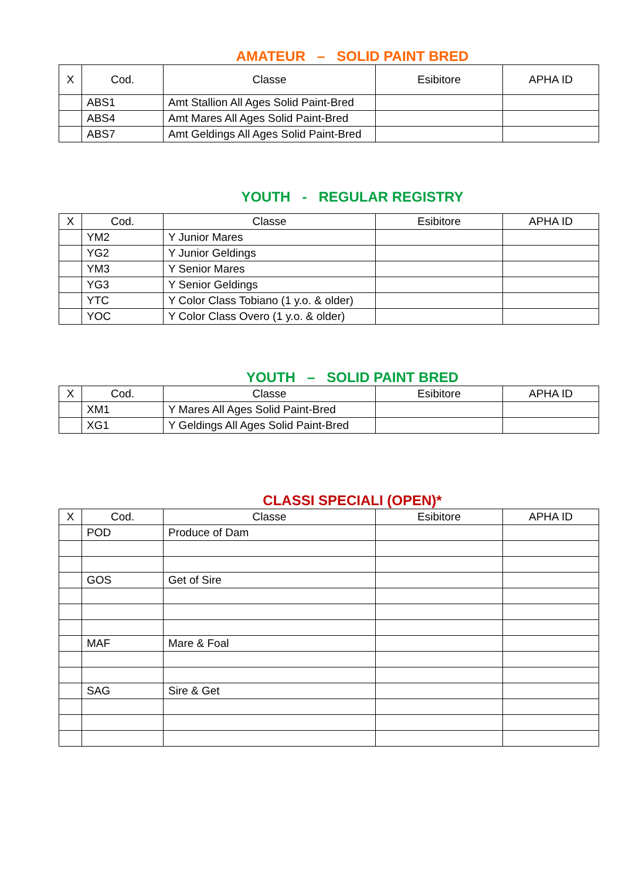AMATEUR – SOLID PAINT BRED
| X | Cod. | Classe | Esibitore | APHA ID |
| --- | --- | --- | --- | --- |
| | ABS1 | Amt Stallion All Ages Solid Paint-Bred | | |
| | ABS4 | Amt Mares All Ages Solid Paint-Bred | | |
| | ABS7 | Amt Geldings All Ages Solid Paint-Bred | | |
YOUTH - REGULAR REGISTRY
| X | Cod. | Classe | Esibitore | APHA ID |
| --- | --- | --- | --- | --- |
| | YM2 | Y Junior Mares | | |
| | YG2 | Y Junior Geldings | | |
| | YM3 | Y Senior Mares | | |
| | YG3 | Y Senior Geldings | | |
| | YTC | Y Color Class Tobiano (1 y.o. & older) | | |
| | YOC | Y Color Class Overo (1 y.o. & older) | | |
YOUTH – SOLID PAINT BRED
| X | Cod. | Classe | Esibitore | APHA ID |
| --- | --- | --- | --- | --- |
| | XM1 | Y Mares All Ages Solid Paint-Bred | | |
| | XG1 | Y Geldings All Ages Solid Paint-Bred | | |
CLASSI SPECIALI (OPEN)*
| X | Cod. | Classe | Esibitore | APHA ID |
| --- | --- | --- | --- | --- |
| | POD | Produce of Dam | | |
| | GOS | Get of Sire | | |
| | MAF | Mare & Foal | | |
| | SAG | Sire & Get | | |